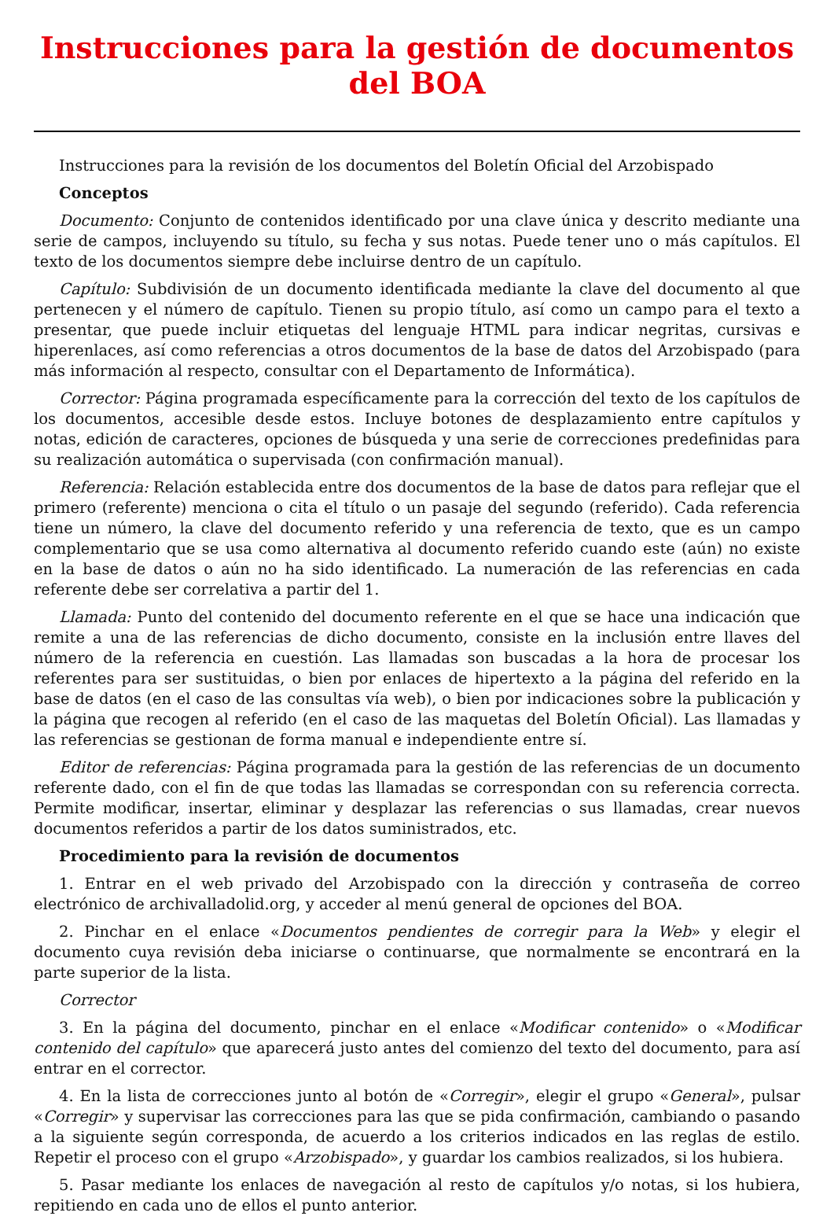Instrucciones para la gestión de documentos del BOA
Instrucciones para la revisión de los documentos del Boletín Oficial del Arzobispado
Conceptos
Documento: Conjunto de contenidos identificado por una clave única y descrito mediante una serie de campos, incluyendo su título, su fecha y sus notas. Puede tener uno o más capítulos. El texto de los documentos siempre debe incluirse dentro de un capítulo.
Capítulo: Subdivisión de un documento identificada mediante la clave del documento al que pertenecen y el número de capítulo. Tienen su propio título, así como un campo para el texto a presentar, que puede incluir etiquetas del lenguaje HTML para indicar negritas, cursivas e hiperenlaces, así como referencias a otros documentos de la base de datos del Arzobispado (para más información al respecto, consultar con el Departamento de Informática).
Corrector: Página programada específicamente para la corrección del texto de los capítulos de los documentos, accesible desde estos. Incluye botones de desplazamiento entre capítulos y notas, edición de caracteres, opciones de búsqueda y una serie de correcciones predefinidas para su realización automática o supervisada (con confirmación manual).
Referencia: Relación establecida entre dos documentos de la base de datos para reflejar que el primero (referente) menciona o cita el título o un pasaje del segundo (referido). Cada referencia tiene un número, la clave del documento referido y una referencia de texto, que es un campo complementario que se usa como alternativa al documento referido cuando este (aún) no existe en la base de datos o aún no ha sido identificado. La numeración de las referencias en cada referente debe ser correlativa a partir del 1.
Llamada: Punto del contenido del documento referente en el que se hace una indicación que remite a una de las referencias de dicho documento, consiste en la inclusión entre llaves del número de la referencia en cuestión. Las llamadas son buscadas a la hora de procesar los referentes para ser sustituidas, o bien por enlaces de hipertexto a la página del referido en la base de datos (en el caso de las consultas vía web), o bien por indicaciones sobre la publicación y la página que recogen al referido (en el caso de las maquetas del Boletín Oficial). Las llamadas y las referencias se gestionan de forma manual e independiente entre sí.
Editor de referencias: Página programada para la gestión de las referencias de un documento referente dado, con el fin de que todas las llamadas se correspondan con su referencia correcta. Permite modificar, insertar, eliminar y desplazar las referencias o sus llamadas, crear nuevos documentos referidos a partir de los datos suministrados, etc.
Procedimiento para la revisión de documentos
1. Entrar en el web privado del Arzobispado con la dirección y contraseña de correo electrónico de archivalladolid.org, y acceder al menú general de opciones del BOA.
2. Pinchar en el enlace «Documentos pendientes de corregir para la Web» y elegir el documento cuya revisión deba iniciarse o continuarse, que normalmente se encontrará en la parte superior de la lista.
Corrector
3. En la página del documento, pinchar en el enlace «Modificar contenido» o «Modificar contenido del capítulo» que aparecerá justo antes del comienzo del texto del documento, para así entrar en el corrector.
4. En la lista de correcciones junto al botón de «Corregir», elegir el grupo «General», pulsar «Corregir» y supervisar las correcciones para las que se pida confirmación, cambiando o pasando a la siguiente según corresponda, de acuerdo a los criterios indicados en las reglas de estilo. Repetir el proceso con el grupo «Arzobispado», y guardar los cambios realizados, si los hubiera.
5. Pasar mediante los enlaces de navegación al resto de capítulos y/o notas, si los hubiera, repitiendo en cada uno de ellos el punto anterior.